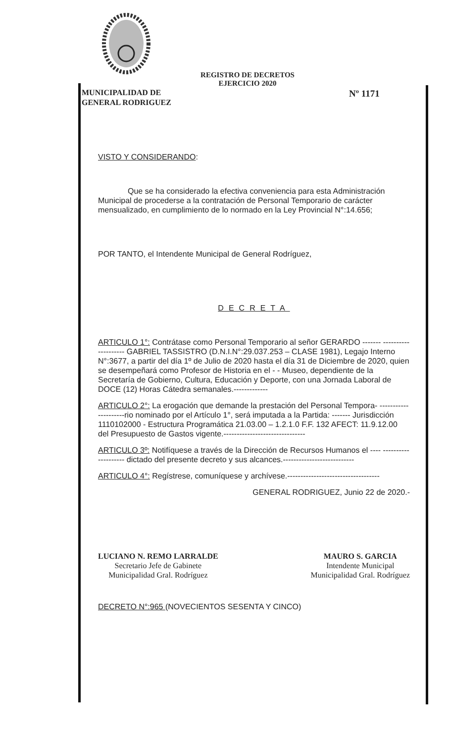MUNICIPALIDAD DE
GENERAL RODRIGUEZ
REGISTRO DE DECRETOS
EJERCICIO 2020
Nº 1171
VISTO Y CONSIDERANDO:
Que se ha considerado la efectiva conveniencia para esta Administración Municipal de procederse a la contratación de Personal Temporario de carácter mensualizado, en cumplimiento de lo normado en la Ley Provincial N°:14.656;
POR TANTO, el Intendente Municipal de General Rodríguez,
DECRETA
ARTICULO 1°: Contrátase como Personal Temporario al señor GERARDO ------- -------------------- GABRIEL TASSISTRO (D.N.I.N°:29.037.253 – CLASE 1981), Legajo Interno N°:3677, a partir del día 1º de Julio de 2020 hasta el día 31 de Diciembre de 2020, quien se desempeñará como Profesor de Historia en el - - Museo, dependiente de la Secretaría de Gobierno, Cultura, Educación y Deporte, con una Jornada Laboral de DOCE (12) Horas Cátedra semanales.-------------
ARTICULO 2°: La erogación que demande la prestación del Personal Tempora- ---------------------rio nominado por el Artículo 1°, será imputada a la Partida: ------- Jurisdicción 1110102000 - Estructura Programática 21.03.00 – 1.2.1.0 F.F. 132 AFECT: 11.9.12.00 del Presupuesto de Gastos vigente.-------------------------------
ARTICULO 3º: Notifíquese a través de la Dirección de Recursos Humanos el ---- -------------------- dictado del presente decreto y sus alcances.---------------------------
ARTICULO 4°: Regístrese, comuníquese y archívese.-----------------------------------
GENERAL RODRIGUEZ, Junio 22 de 2020.-
LUCIANO N. REMO LARRALDE
Secretario Jefe de Gabinete
Municipalidad Gral. Rodríguez
MAURO S. GARCIA
Intendente Municipal
Municipalidad Gral. Rodríguez
DECRETO N°:965 (NOVECIENTOS SESENTA Y CINCO)